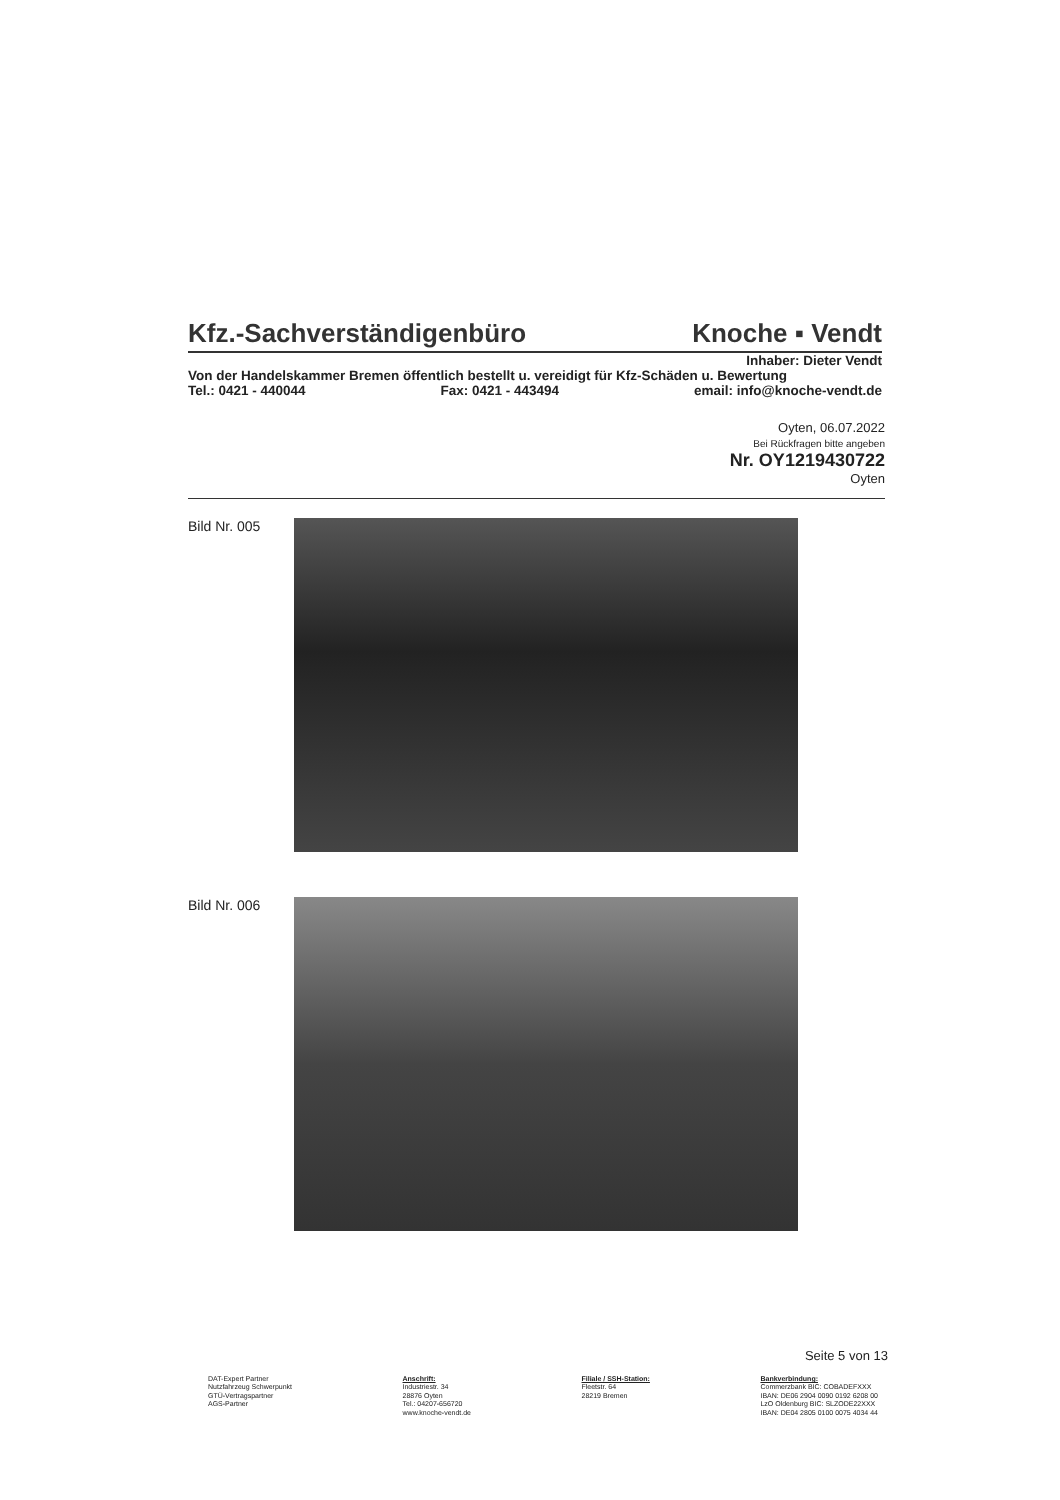Kfz.-Sachverständigenbüro Knoche ▪ Vendt
Inhaber: Dieter Vendt
Von der Handelskammer Bremen öffentlich bestellt u. vereidigt für Kfz-Schäden u. Bewertung
Tel.: 0421 - 440044 Fax: 0421 - 443494 email: info@knoche-vendt.de
Oyten, 06.07.2022
Bei Rückfragen bitte angeben
Nr. OY1219430722
Oyten
Bild Nr. 005
Bild Nr. 006
Seite 5 von 13
DAT-Expert Partner
Nutzfahrzeug Schwerpunkt
GTÜ-Vertragspartner
AGS-Partner
Anschrift:
Industriestr. 34
28876 Oyten
Tel.: 04207-656720
www.knoche-vendt.de
Filiale / SSH-Station:
Fleetstr. 64
28219 Bremen
Bankverbindung:
Commerzbank BIC: COBADEFXXX
IBAN: DE06 2904 0090 0192 6208 00
LzO Oldenburg BIC: SLZODE22XXX
IBAN: DE04 2805 0100 0075 4034 44